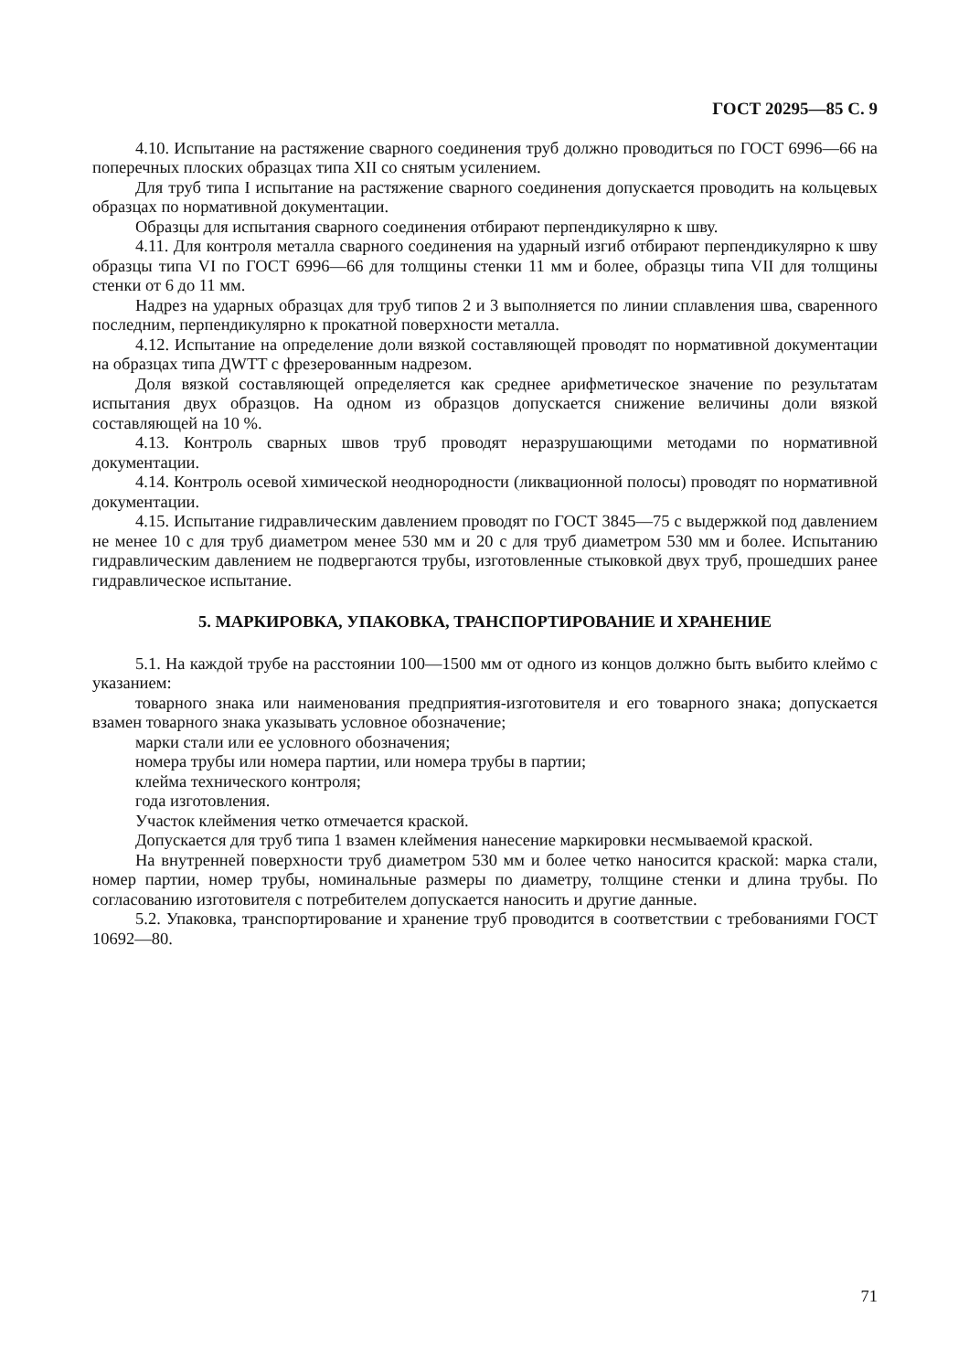ГОСТ 20295—85 С. 9
4.10. Испытание на растяжение сварного соединения труб должно проводиться по ГОСТ 6996—66 на поперечных плоских образцах типа XII со снятым усилением.
Для труб типа I испытание на растяжение сварного соединения допускается проводить на кольцевых образцах по нормативной документации.
Образцы для испытания сварного соединения отбирают перпендикулярно к шву.
4.11. Для контроля металла сварного соединения на ударный изгиб отбирают перпендикулярно к шву образцы типа VI по ГОСТ 6996—66 для толщины стенки 11 мм и более, образцы типа VII для толщины стенки от 6 до 11 мм.
Надрез на ударных образцах для труб типов 2 и 3 выполняется по линии сплавления шва, сваренного последним, перпендикулярно к прокатной поверхности металла.
4.12. Испытание на определение доли вязкой составляющей проводят по нормативной документации на образцах типа ДWTT с фрезерованным надрезом.
Доля вязкой составляющей определяется как среднее арифметическое значение по результатам испытания двух образцов. На одном из образцов допускается снижение величины доли вязкой составляющей на 10 %.
4.13. Контроль сварных швов труб проводят неразрушающими методами по нормативной документации.
4.14. Контроль осевой химической неоднородности (ликвационной полосы) проводят по нормативной документации.
4.15. Испытание гидравлическим давлением проводят по ГОСТ 3845—75 с выдержкой под давлением не менее 10 с для труб диаметром менее 530 мм и 20 с для труб диаметром 530 мм и более. Испытанию гидравлическим давлением не подвергаются трубы, изготовленные стыковкой двух труб, прошедших ранее гидравлическое испытание.
5. МАРКИРОВКА, УПАКОВКА, ТРАНСПОРТИРОВАНИЕ И ХРАНЕНИЕ
5.1. На каждой трубе на расстоянии 100—1500 мм от одного из концов должно быть выбито клеймо с указанием:
товарного знака или наименования предприятия-изготовителя и его товарного знака; допускается взамен товарного знака указывать условное обозначение;
марки стали или ее условного обозначения;
номера трубы или номера партии, или номера трубы в партии;
клейма технического контроля;
года изготовления.
Участок клеймения четко отмечается краской.
Допускается для труб типа 1 взамен клеймения нанесение маркировки несмываемой краской.
На внутренней поверхности труб диаметром 530 мм и более четко наносится краской: марка стали, номер партии, номер трубы, номинальные размеры по диаметру, толщине стенки и длина трубы. По согласованию изготовителя с потребителем допускается наносить и другие данные.
5.2. Упаковка, транспортирование и хранение труб проводится в соответствии с требованиями ГОСТ 10692—80.
71